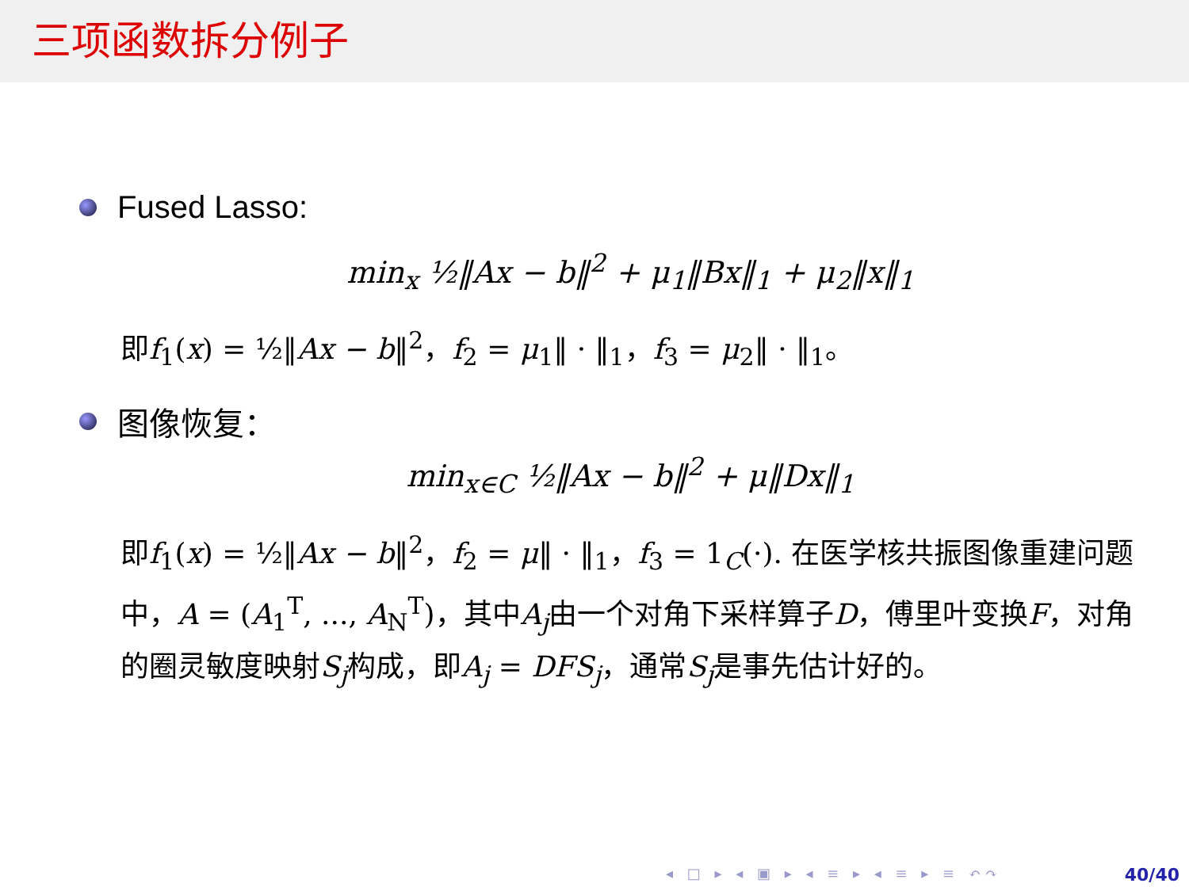三项函数拆分例子
Fused Lasso:
min<sub>x</sub> ½‖Ax − b‖<sup>2</sup> + μ<sub>1</sub>‖Bx‖<sub>1</sub> + μ<sub>2</sub>‖x‖<sub>1</sub>
即f<sub>1</sub>(x) = ½‖Ax − b‖<sup>2</sup>，f<sub>2</sub> = μ<sub>1</sub>‖ · ‖<sub>1</sub>，f<sub>3</sub> = μ<sub>2</sub>‖ · ‖<sub>1</sub>。
图像恢复：
min<sub>x∈C</sub> ½‖Ax − b‖<sup>2</sup> + μ‖Dx‖<sub>1</sub>
即f<sub>1</sub>(x) = ½‖Ax − b‖<sup>2</sup>，f<sub>2</sub> = μ‖ · ‖<sub>1</sub>，f<sub>3</sub> = 1<sub>C</sub>(·). 在医学核共振图像重建问题中，A = (A<sub>1</sub><sup>T</sup>, ..., A<sub>N</sub><sup>T</sup>)，其中A<sub>j</sub>由一个对角下采样算子D，傅里叶变换F，对角的圈灵敏度映射S<sub>j</sub>构成，即A<sub>j</sub> = DFS<sub>j</sub>，通常S<sub>j</sub>是事先估计好的。
◂ □ ▸ ◂ ▣ ▸ ◂ ≡ ▸ ◂ ≡ ▸ ≡ ↶↷ 40/40